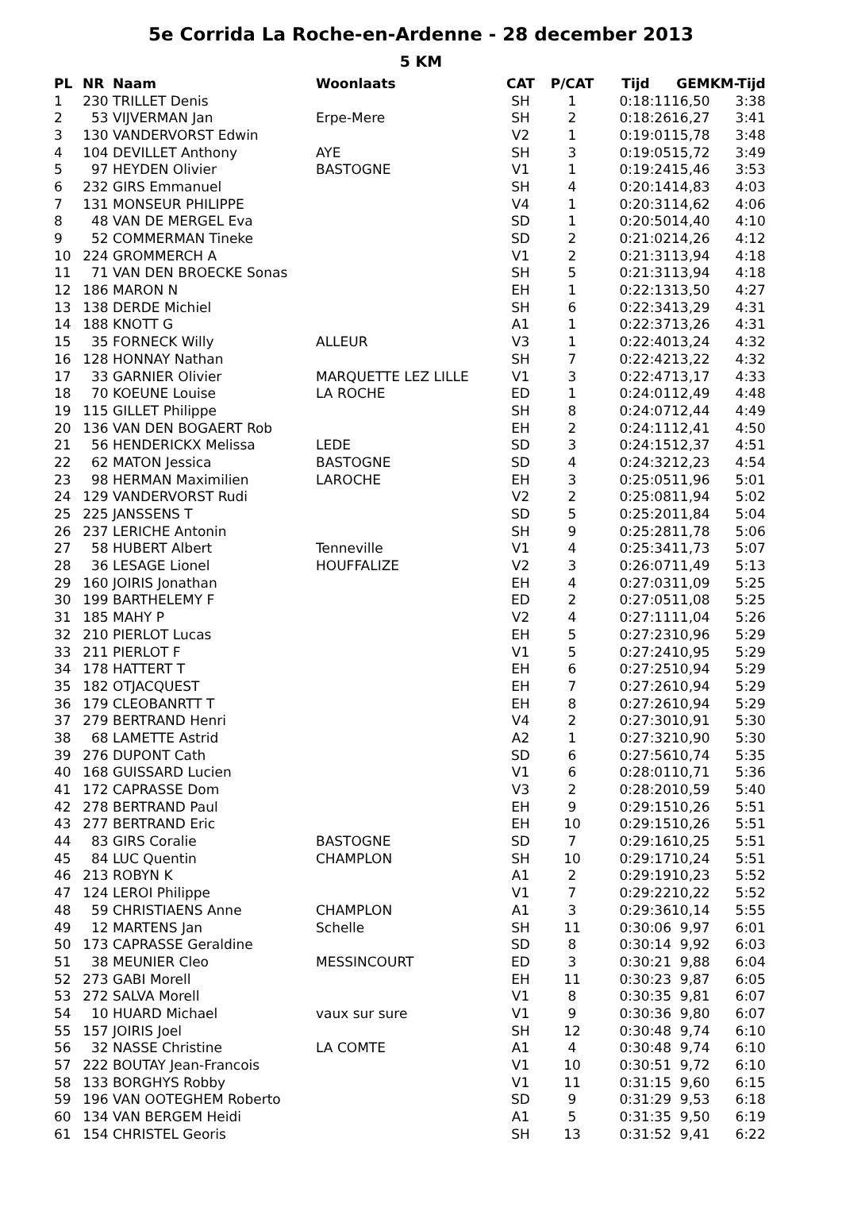5e Corrida La Roche-en-Ardenne - 28 december 2013
5 KM
| PL | NR | Naam | Woonlaats | CAT | P/CAT | Tijd | GEM | KM-Tijd |
| --- | --- | --- | --- | --- | --- | --- | --- | --- |
| 1 | 230 | TRILLET Denis | | SH | 1 | 0:18:11 | 16,50 | 3:38 |
| 2 | 53 | VIJVERMAN Jan | Erpe-Mere | SH | 2 | 0:18:26 | 16,27 | 3:41 |
| 3 | 130 | VANDERVORST Edwin | | V2 | 1 | 0:19:01 | 15,78 | 3:48 |
| 4 | 104 | DEVILLET Anthony | AYE | SH | 3 | 0:19:05 | 15,72 | 3:49 |
| 5 | 97 | HEYDEN Olivier | BASTOGNE | V1 | 1 | 0:19:24 | 15,46 | 3:53 |
| 6 | 232 | GIRS Emmanuel | | SH | 4 | 0:20:14 | 14,83 | 4:03 |
| 7 | 131 | MONSEUR PHILIPPE | | V4 | 1 | 0:20:31 | 14,62 | 4:06 |
| 8 | 48 | VAN DE MERGEL Eva | | SD | 1 | 0:20:50 | 14,40 | 4:10 |
| 9 | 52 | COMMERMAN Tineke | | SD | 2 | 0:21:02 | 14,26 | 4:12 |
| 10 | 224 | GROMMERCH A | | V1 | 2 | 0:21:31 | 13,94 | 4:18 |
| 11 | 71 | VAN DEN BROECKE Sonas | | SH | 5 | 0:21:31 | 13,94 | 4:18 |
| 12 | 186 | MARON N | | EH | 1 | 0:22:13 | 13,50 | 4:27 |
| 13 | 138 | DERDE Michiel | | SH | 6 | 0:22:34 | 13,29 | 4:31 |
| 14 | 188 | KNOTT G | | A1 | 1 | 0:22:37 | 13,26 | 4:31 |
| 15 | 35 | FORNECK Willy | ALLEUR | V3 | 1 | 0:22:40 | 13,24 | 4:32 |
| 16 | 128 | HONNAY Nathan | | SH | 7 | 0:22:42 | 13,22 | 4:32 |
| 17 | 33 | GARNIER Olivier | MARQUETTE LEZ LILLE | V1 | 3 | 0:22:47 | 13,17 | 4:33 |
| 18 | 70 | KOEUNE Louise | LA ROCHE | ED | 1 | 0:24:01 | 12,49 | 4:48 |
| 19 | 115 | GILLET Philippe | | SH | 8 | 0:24:07 | 12,44 | 4:49 |
| 20 | 136 | VAN DEN BOGAERT Rob | | EH | 2 | 0:24:11 | 12,41 | 4:50 |
| 21 | 56 | HENDERICKX Melissa | LEDE | SD | 3 | 0:24:15 | 12,37 | 4:51 |
| 22 | 62 | MATON Jessica | BASTOGNE | SD | 4 | 0:24:32 | 12,23 | 4:54 |
| 23 | 98 | HERMAN Maximilien | LAROCHE | EH | 3 | 0:25:05 | 11,96 | 5:01 |
| 24 | 129 | VANDERVORST Rudi | | V2 | 2 | 0:25:08 | 11,94 | 5:02 |
| 25 | 225 | JANSSENS T | | SD | 5 | 0:25:20 | 11,84 | 5:04 |
| 26 | 237 | LERICHE Antonin | | SH | 9 | 0:25:28 | 11,78 | 5:06 |
| 27 | 58 | HUBERT Albert | Tenneville | V1 | 4 | 0:25:34 | 11,73 | 5:07 |
| 28 | 36 | LESAGE Lionel | HOUFFALIZE | V2 | 3 | 0:26:07 | 11,49 | 5:13 |
| 29 | 160 | JOIRIS Jonathan | | EH | 4 | 0:27:03 | 11,09 | 5:25 |
| 30 | 199 | BARTHELEMY F | | ED | 2 | 0:27:05 | 11,08 | 5:25 |
| 31 | 185 | MAHY P | | V2 | 4 | 0:27:11 | 11,04 | 5:26 |
| 32 | 210 | PIERLOT Lucas | | EH | 5 | 0:27:23 | 10,96 | 5:29 |
| 33 | 211 | PIERLOT F | | V1 | 5 | 0:27:24 | 10,95 | 5:29 |
| 34 | 178 | HATTERT T | | EH | 6 | 0:27:25 | 10,94 | 5:29 |
| 35 | 182 | OTJACQUEST | | EH | 7 | 0:27:26 | 10,94 | 5:29 |
| 36 | 179 | CLEOBANRTT T | | EH | 8 | 0:27:26 | 10,94 | 5:29 |
| 37 | 279 | BERTRAND Henri | | V4 | 2 | 0:27:30 | 10,91 | 5:30 |
| 38 | 68 | LAMETTE Astrid | | A2 | 1 | 0:27:32 | 10,90 | 5:30 |
| 39 | 276 | DUPONT Cath | | SD | 6 | 0:27:56 | 10,74 | 5:35 |
| 40 | 168 | GUISSARD Lucien | | V1 | 6 | 0:28:01 | 10,71 | 5:36 |
| 41 | 172 | CAPRASSE Dom | | V3 | 2 | 0:28:20 | 10,59 | 5:40 |
| 42 | 278 | BERTRAND Paul | | EH | 9 | 0:29:15 | 10,26 | 5:51 |
| 43 | 277 | BERTRAND Eric | | EH | 10 | 0:29:15 | 10,26 | 5:51 |
| 44 | 83 | GIRS Coralie | BASTOGNE | SD | 7 | 0:29:16 | 10,25 | 5:51 |
| 45 | 84 | LUC Quentin | CHAMPLON | SH | 10 | 0:29:17 | 10,24 | 5:51 |
| 46 | 213 | ROBYN K | | A1 | 2 | 0:29:19 | 10,23 | 5:52 |
| 47 | 124 | LEROI Philippe | | V1 | 7 | 0:29:22 | 10,22 | 5:52 |
| 48 | 59 | CHRISTIAENS Anne | CHAMPLON | A1 | 3 | 0:29:36 | 10,14 | 5:55 |
| 49 | 12 | MARTENS Jan | Schelle | SH | 11 | 0:30:06 | 9,97 | 6:01 |
| 50 | 173 | CAPRASSE Geraldine | | SD | 8 | 0:30:14 | 9,92 | 6:03 |
| 51 | 38 | MEUNIER Cleo | MESSINCOURT | ED | 3 | 0:30:21 | 9,88 | 6:04 |
| 52 | 273 | GABI Morell | | EH | 11 | 0:30:23 | 9,87 | 6:05 |
| 53 | 272 | SALVA Morell | | V1 | 8 | 0:30:35 | 9,81 | 6:07 |
| 54 | 10 | HUARD Michael | vaux sur sure | V1 | 9 | 0:30:36 | 9,80 | 6:07 |
| 55 | 157 | JOIRIS Joel | | SH | 12 | 0:30:48 | 9,74 | 6:10 |
| 56 | 32 | NASSE Christine | LA COMTE | A1 | 4 | 0:30:48 | 9,74 | 6:10 |
| 57 | 222 | BOUTAY Jean-Francois | | V1 | 10 | 0:30:51 | 9,72 | 6:10 |
| 58 | 133 | BORGHYS Robby | | V1 | 11 | 0:31:15 | 9,60 | 6:15 |
| 59 | 196 | VAN OOTEGHEM Roberto | | SD | 9 | 0:31:29 | 9,53 | 6:18 |
| 60 | 134 | VAN BERGEM Heidi | | A1 | 5 | 0:31:35 | 9,50 | 6:19 |
| 61 | 154 | CHRISTEL Georis | | SH | 13 | 0:31:52 | 9,41 | 6:22 |